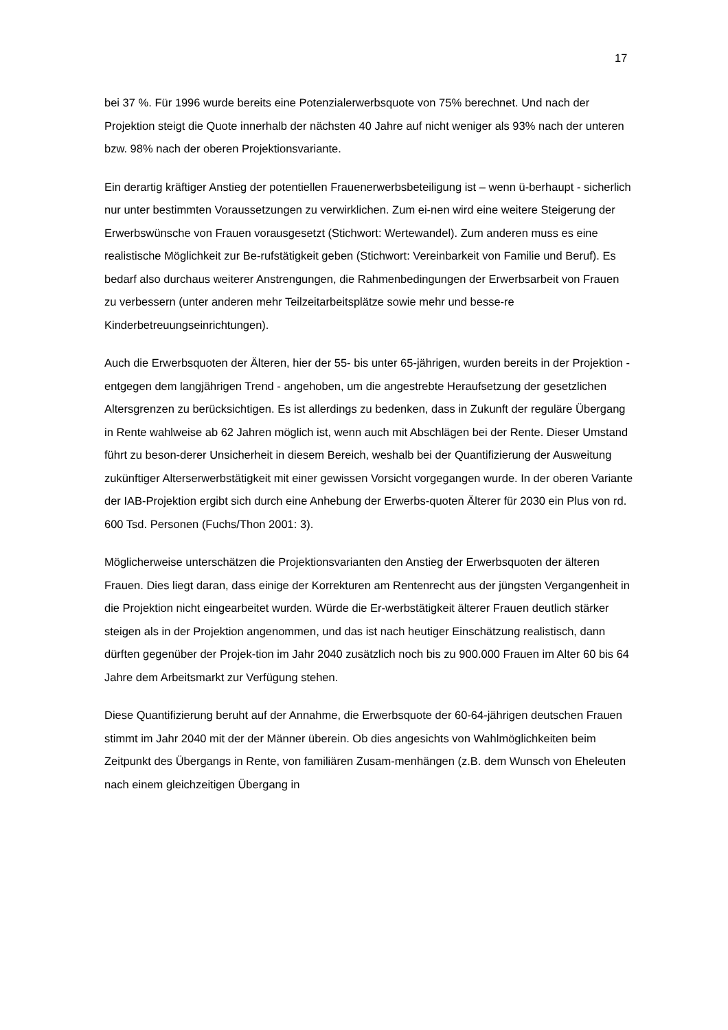17
bei 37 %. Für 1996 wurde bereits eine Potenzialerwerbsquote von 75% berechnet. Und nach der Projektion steigt die Quote innerhalb der nächsten 40 Jahre auf nicht weniger als 93% nach der unteren bzw. 98% nach der oberen Projektionsvariante.
Ein derartig kräftiger Anstieg der potentiellen Frauenerwerbsbeteiligung ist – wenn ü-berhaupt - sicherlich nur unter bestimmten Voraussetzungen zu verwirklichen. Zum ei-nen wird eine weitere Steigerung der Erwerbswünsche von Frauen vorausgesetzt (Stichwort: Wertewandel). Zum anderen muss es eine realistische Möglichkeit zur Be-rufstätigkeit geben (Stichwort: Vereinbarkeit von Familie und Beruf). Es bedarf also durchaus weiterer Anstrengungen, die Rahmenbedingungen der Erwerbsarbeit von Frauen zu verbessern (unter anderen mehr Teilzeitarbeitsplätze sowie mehr und besse-re Kinderbetreuungseinrichtungen).
Auch die Erwerbsquoten der Älteren, hier der 55- bis unter 65-jährigen, wurden bereits in der Projektion - entgegen dem langjährigen Trend - angehoben, um die angestrebte Heraufsetzung der gesetzlichen Altersgrenzen zu berücksichtigen. Es ist allerdings zu bedenken, dass in Zukunft der reguläre Übergang in Rente wahlweise ab 62 Jahren möglich ist, wenn auch mit Abschlägen bei der Rente. Dieser Umstand führt zu beson-derer Unsicherheit in diesem Bereich, weshalb bei der Quantifizierung der Ausweitung zukünftiger Alterserwerbstätigkeit mit einer gewissen Vorsicht vorgegangen wurde. In der oberen Variante der IAB-Projektion ergibt sich durch eine Anhebung der Erwerbs-quoten Älterer für 2030 ein Plus von rd. 600 Tsd. Personen (Fuchs/Thon 2001: 3).
Möglicherweise unterschätzen die Projektionsvarianten den Anstieg der Erwerbsquoten der älteren Frauen. Dies liegt daran, dass einige der Korrekturen am Rentenrecht aus der jüngsten Vergangenheit in die Projektion nicht eingearbeitet wurden. Würde die Er-werbstätigkeit älterer Frauen deutlich stärker steigen als in der Projektion angenommen, und das ist nach heutiger Einschätzung realistisch, dann dürften gegenüber der Projek-tion im Jahr 2040 zusätzlich noch bis zu 900.000 Frauen im Alter 60 bis 64 Jahre dem Arbeitsmarkt zur Verfügung stehen.
Diese Quantifizierung beruht auf der Annahme, die Erwerbsquote der 60-64-jährigen deutschen Frauen stimmt im Jahr 2040 mit der der Männer überein. Ob dies angesichts von Wahlmöglichkeiten beim Zeitpunkt des Übergangs in Rente, von familiären Zusam-menhängen (z.B. dem Wunsch von Eheleuten nach einem gleichzeitigen Übergang in